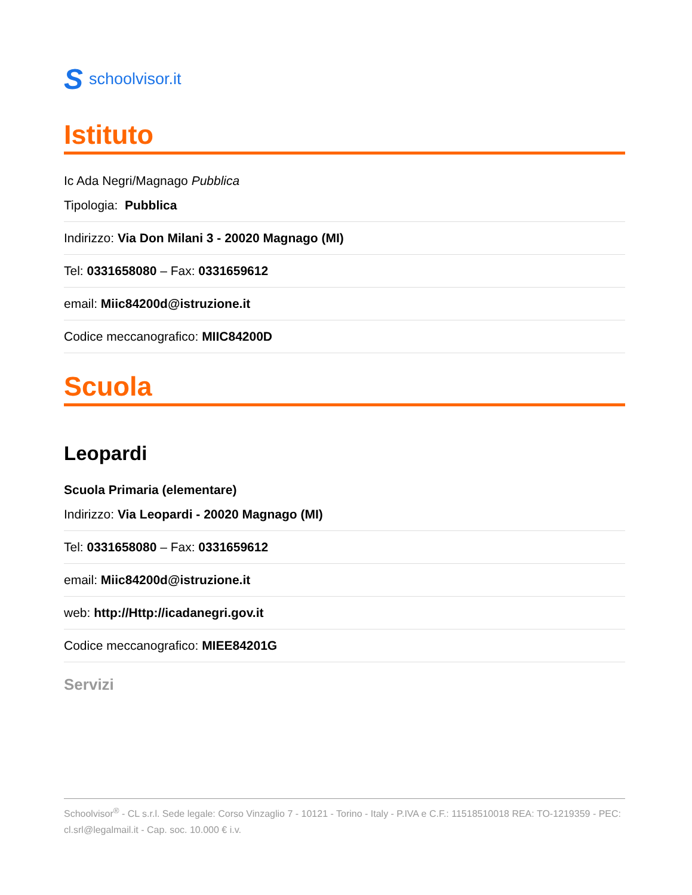Sschoolvisor.it
Istituto
Ic Ada Negri/Magnago Pubblica
Tipologia: Pubblica
Indirizzo: Via Don Milani 3 - 20020 Magnago (MI)
Tel: 0331658080 – Fax: 0331659612
email: Miic84200d@istruzione.it
Codice meccanografico: MIIC84200D
Scuola
Leopardi
Scuola Primaria (elementare)
Indirizzo: Via Leopardi - 20020 Magnago (MI)
Tel: 0331658080 – Fax: 0331659612
email: Miic84200d@istruzione.it
web: http://Http://icadanegri.gov.it
Codice meccanografico: MIEE84201G
Servizi
Schoolvisor<sup>®</sup> - CL s.r.l. Sede legale: Corso Vinzaglio 7 - 10121 - Torino - Italy - P.IVA e C.F.: 11518510018 REA: TO-1219359 - PEC: cl.srl@legalmail.it - Cap. soc. 10.000 € i.v.